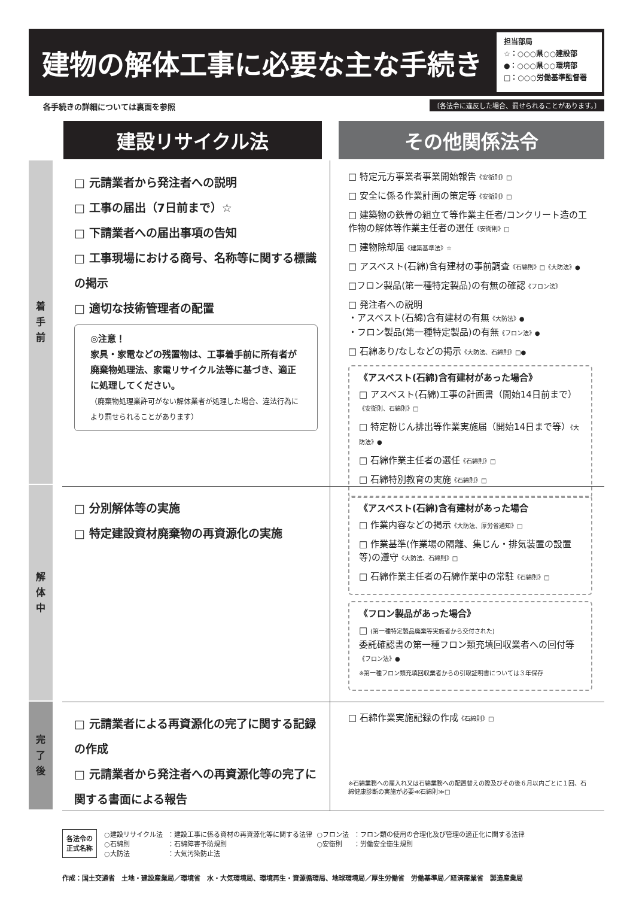建物の解体工事に必要な主な手続き
担当部局
☆：○○○県○○建設部
●：○○○県○○環境部
□：○○○労働基準監督署
各手続きの詳細については裏面を参照
〔各法令に違反した場合、罰せられることがあります。〕
建設リサイクル法 その他関係法令
着
手
前
解
体
中
完
了
後
□ 元請業者から発注者への説明
□ 工事の届出（7日前まで）☆
□ 下請業者への届出事項の告知
□ 工事現場における商号、名称等に関する標識の掲示
□ 適切な技術管理者の配置
◎注意！
家具・家電などの残置物は、工事着手前に所有者が廃棄物処理法、家電リサイクル法等に基づき、適正に処理してください。
（廃棄物処理業許可がない解体業者が処理した場合、違法行為により罰せられることがあります）
□ 特定元方事業者事業開始報告《安衛則》□
□ 安全に係る作業計画の策定等《安衛則》□
□ 建築物の鉄骨の組立て等作業主任者/コンクリート造の工作物の解体等作業主任者の選任《安衛則》□
□ 建物除却届《建築基準法》☆
□ アスベスト(石綿)含有建材の事前調査《石綿則》□《大防法》●
□フロン製品(第一種特定製品)の有無の確認《フロン法》
□ 発注者への説明
・アスベスト(石綿)含有建材の有無《大防法》●
・フロン製品(第一種特定製品)の有無《フロン法》●
□ 石綿あり/なしなどの掲示《大防法、石綿則》□●
《アスベスト(石綿)含有建材があった場合》
□ アスベスト(石綿)工事の計画書（開始14日前まで）《安衛則、石綿則》□
□ 特定粉じん排出等作業実施届（開始14日まで等）《大防法》●
□ 石綿作業主任者の選任《石綿則》□
□ 石綿特別教育の実施《石綿則》□
□ 分別解体等の実施
□ 特定建設資材廃棄物の再資源化の実施
《アスベスト(石綿)含有建材があった場合
□ 作業内容などの掲示《大防法、厚労省通知》□
□ 作業基準(作業場の隔離、集じん・排気装置の設置等)の遵守《大防法、石綿則》□
□ 石綿作業主任者の石綿作業中の常駐《石綿則》□
《フロン製品があった場合》
□ (第一種特定製品廃棄等実施者から交付された)
委託確認書の第一種フロン類充填回収業者への回付等《フロン法》●
※第一種フロン類充填回収業者からの引取証明書については３年保存
□ 元請業者による再資源化の完了に関する記録の作成
□ 元請業者から発注者への再資源化等の完了に関する書面による報告
□ 石綿作業実施記録の作成《石綿則》□
※石綿業務への雇入れ又は石綿業務への配置替えの際及びその後６月以内ごとに１回、石綿健康診断の実施が必要≪石綿則≫□
各法令の
正式名称
| ○建設リサイクル法 | ：建設工事に係る資材の再資源化等に関する法律 | ○フロン法 | ：フロン類の使用の合理化及び管理の適正化に関する法律 |
| ○石綿則 | ：石綿障害予防規則 | ○安衛則 | ：労働安全衛生規則 |
| ○大防法 | ：大気汚染防止法 | | |
作成：国土交通省　土地・建設産業局／環境省　水・大気環境局、環境再生・資源循環局、地球環境局／厚生労働省　労働基準局／経済産業省　製造産業局